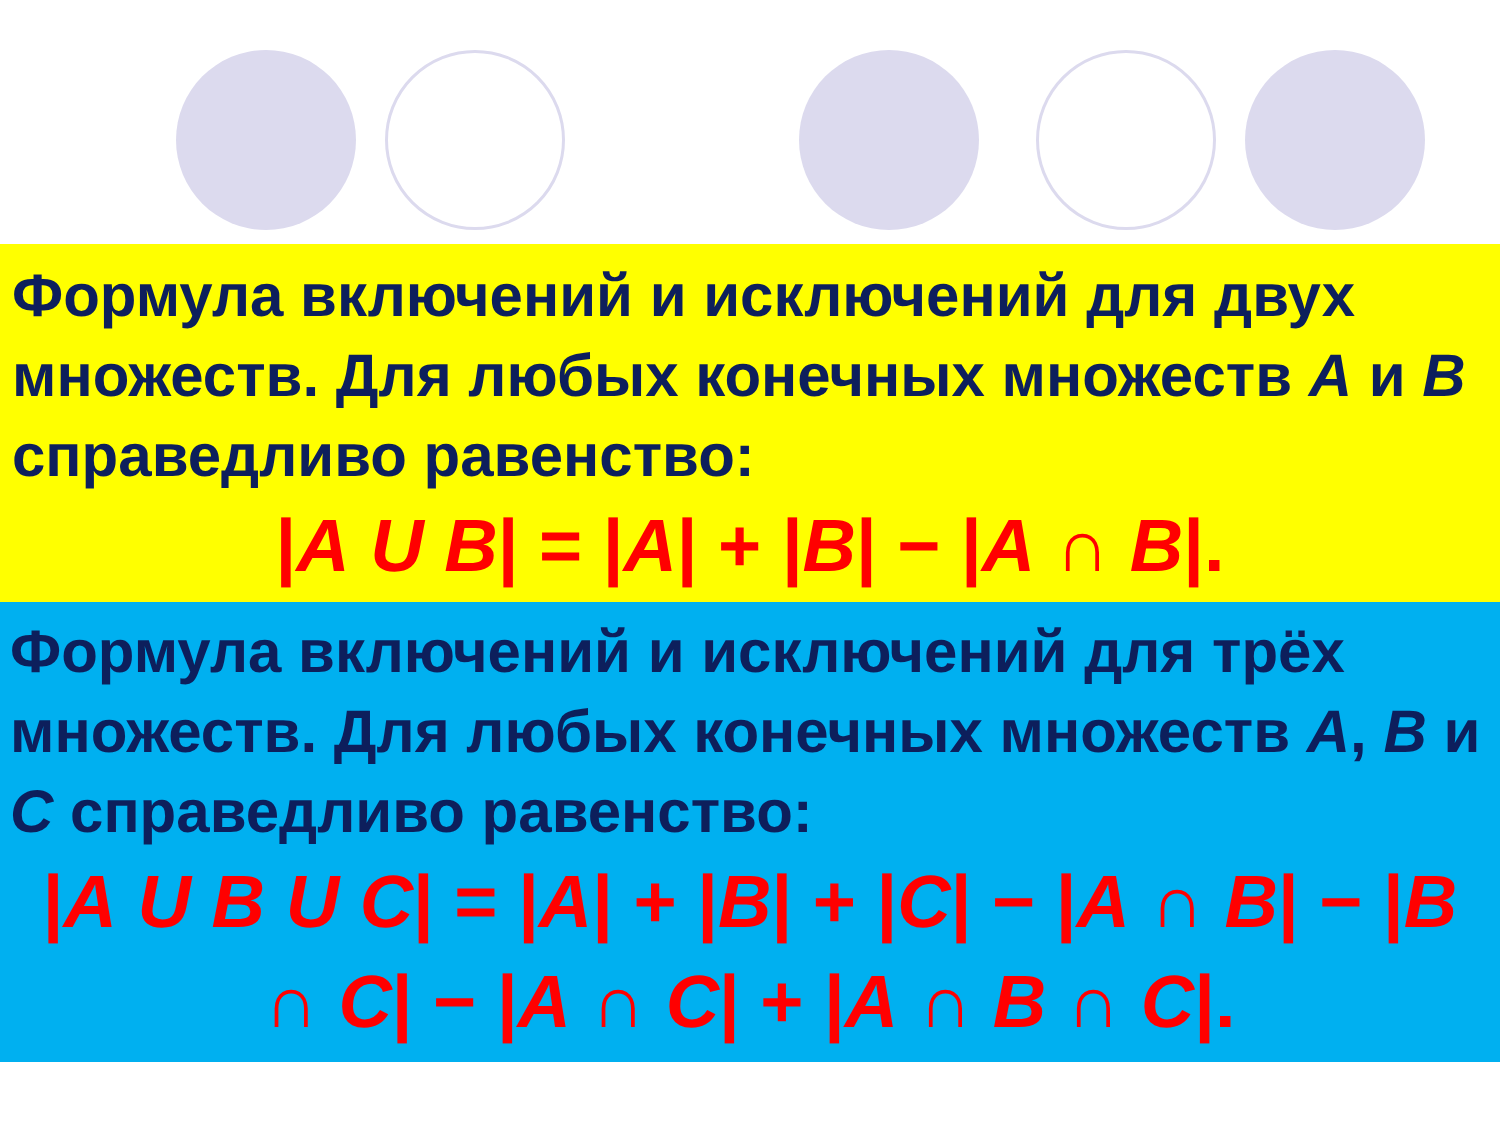Формула включений и исключений для двух множеств. Для любых конечных множеств A и B справедливо равенство:
|A U B| = |A| + |B| − |A ∩ B|.
Формула включений и исключений для трёх множеств. Для любых конечных множеств A, B и C справедливо равенство:
|A U B U C| = |A| + |B| + |C| − |A ∩ B| − |B ∩ C| − |A ∩ C| + |A ∩ B ∩ C|.